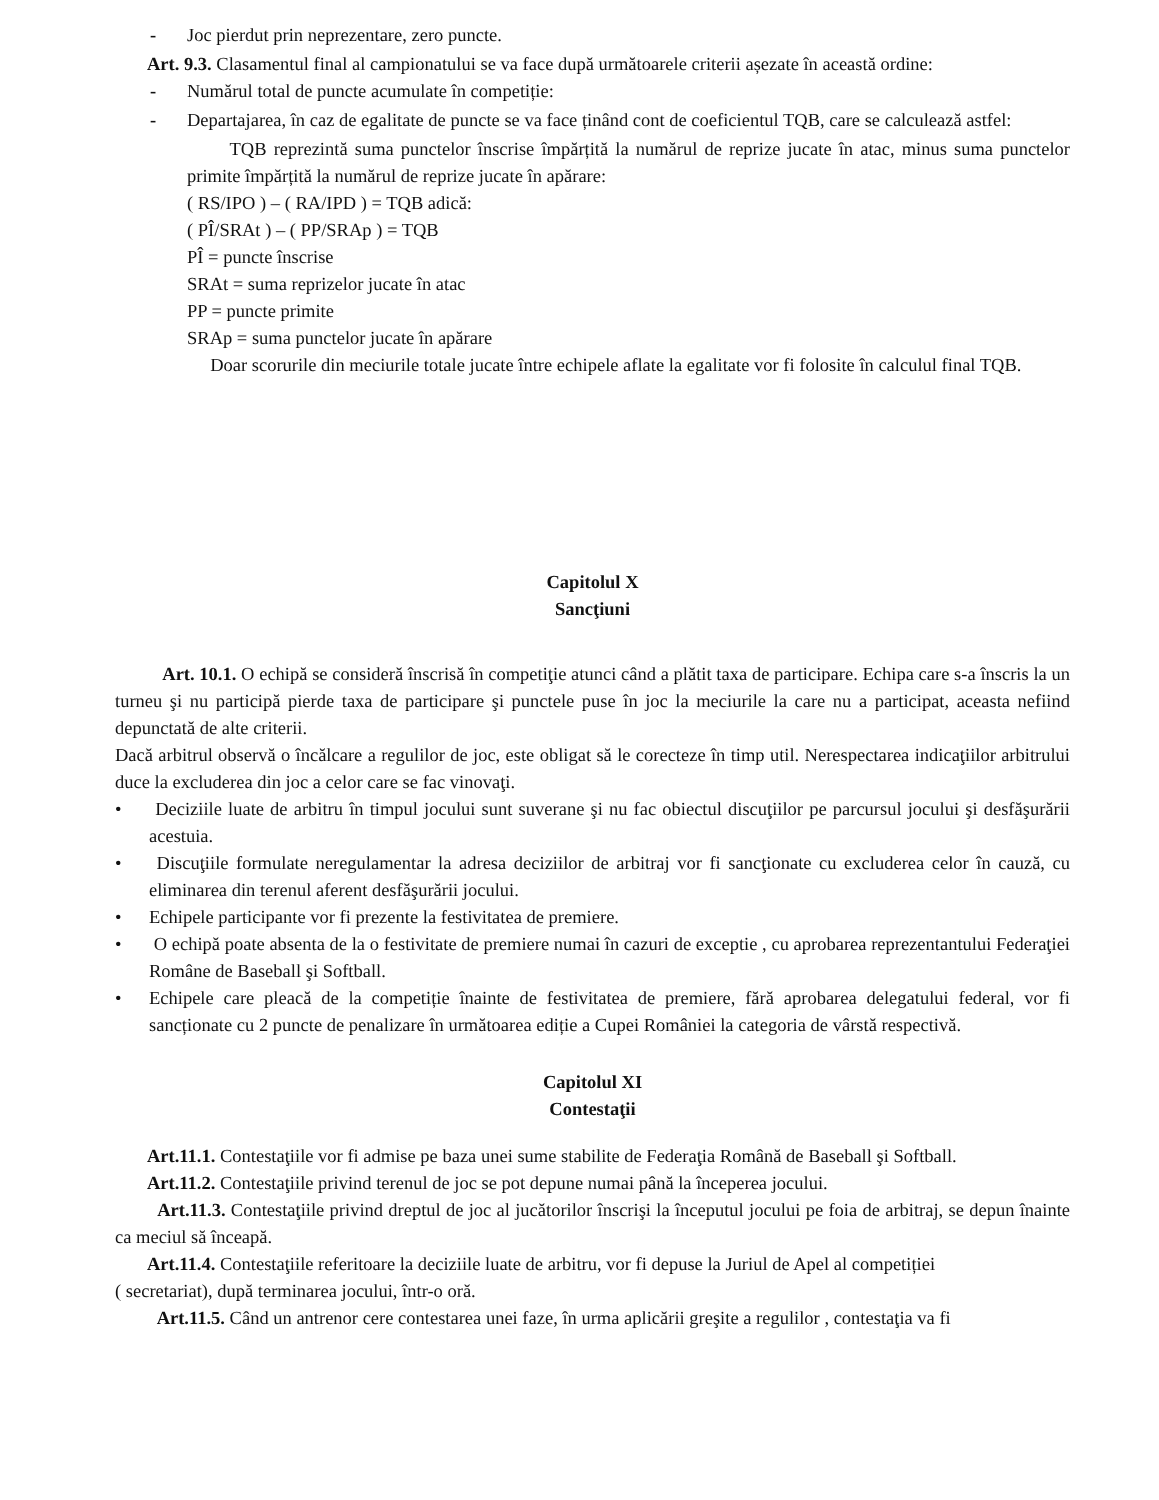- Joc pierdut prin neprezentare, zero puncte.
Art. 9.3. Clasamentul final al campionatului se va face după următoarele criterii așezate în această ordine:
- Numărul total de puncte acumulate în competiție:
- Departajarea, în caz de egalitate de puncte se va face ținând cont de coeficientul TQB, care se calculează astfel:
TQB reprezintă suma punctelor înscrise împărțită la numărul de reprize jucate în atac, minus suma punctelor primite împărțită la numărul de reprize jucate în apărare:
( RS/IPO ) – ( RA/IPD ) = TQB adică:
( PÎ/SRAt ) – ( PP/SRAp ) = TQB
PÎ = puncte înscrise
SRAt = suma reprizelor jucate în atac
PP = puncte primite
SRAp = suma punctelor jucate în apărare
Doar scorurile din meciurile totale jucate între echipele aflate la egalitate vor fi folosite în calculul final TQB.
Capitolul X
Sancţiuni
Art. 10.1. O echipă se consideră înscrisă în competiţie atunci când a plătit taxa de participare. Echipa care s-a înscris la un turneu şi nu participă pierde taxa de participare şi punctele puse în joc la meciurile la care nu a participat, aceasta nefiind depunctată de alte criterii.
Dacă arbitrul observă o încălcare a regulilor de joc, este obligat să le corecteze în timp util. Nerespectarea indicaţiilor arbitrului duce la excluderea din joc a celor care se fac vinovaţi.
• Deciziile luate de arbitru în timpul jocului sunt suverane şi nu fac obiectul discuţiilor pe parcursul jocului şi desfăşurării acestuia.
• Discuţiile formulate neregulamentar la adresa deciziilor de arbitraj vor fi sancţionate cu excluderea celor în cauză, cu eliminarea din terenul aferent desfăşurării jocului.
• Echipele participante vor fi prezente la festivitatea de premiere.
• O echipă poate absenta de la o festivitate de premiere numai în cazuri de exceptie , cu aprobarea reprezentantului Federaţiei Române de Baseball şi Softball.
• Echipele care pleacă de la competiție înainte de festivitatea de premiere, fără aprobarea delegatului federal, vor fi sancționate cu 2 puncte de penalizare în următoarea ediție a Cupei României la categoria de vârstă respectivă.
Capitolul XI
Contestaţii
Art.11.1. Contestaţiile vor fi admise pe baza unei sume stabilite de Federaţia Română de Baseball şi Softball.
Art.11.2. Contestaţiile privind terenul de joc se pot depune numai până la începerea jocului.
Art.11.3. Contestaţiile privind dreptul de joc al jucătorilor înscrişi la începutul jocului pe foia de arbitraj, se depun înainte ca meciul să înceapă.
Art.11.4. Contestaţiile referitoare la deciziile luate de arbitru, vor fi depuse la Juriul de Apel al competiției
( secretariat), după terminarea jocului, într-o oră.
Art.11.5. Când un antrenor cere contestarea unei faze, în urma aplicării greşite a regulilor , contestaţia va fi